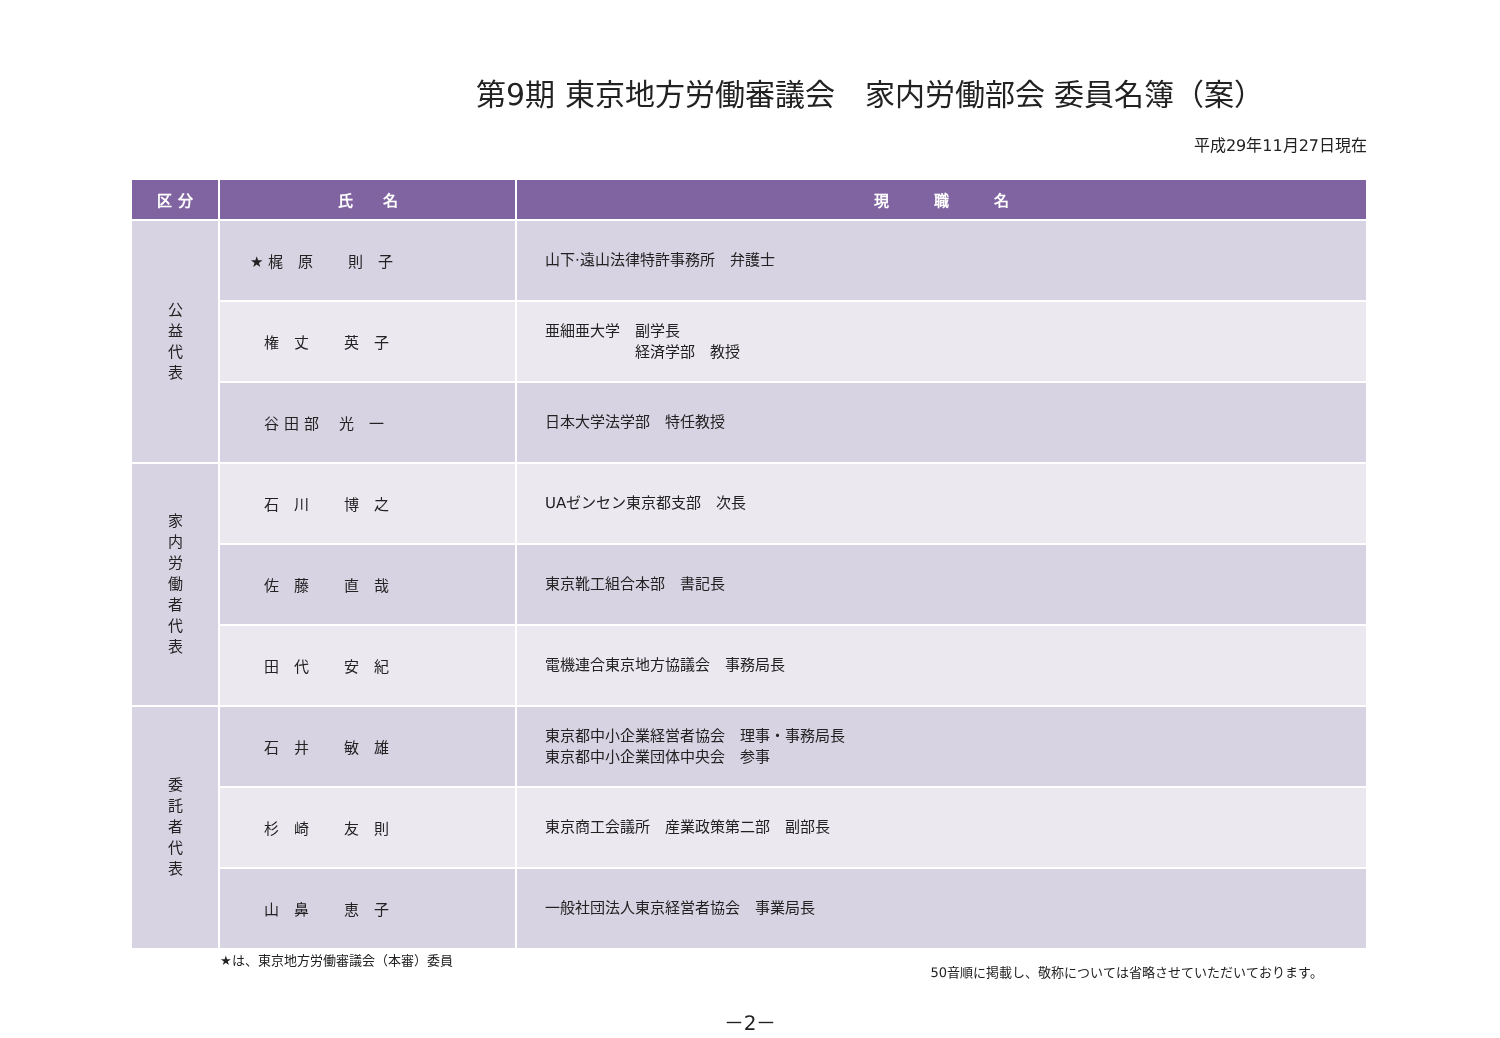第9期 東京地方労働審議会　家内労働部会 委員名簿（案）
平成29年11月27日現在
| 区 分 | 氏 名 | 現 職 名 |
| --- | --- | --- |
| 公 益 代 表 | ★ 梶 原 則 子 | 山下·遠山法律特許事務所 弁護士 |
| | 権 丈 英 子 | 亜細亜大学 副学長 経済学部 教授 |
| | 谷 田 部 光 一 | 日本大学法学部 特任教授 |
| 家 内 労 働 者 代 表 | 石 川 博 之 | UAゼンセン東京都支部 次長 |
| | 佐 藤 直 哉 | 東京靴工組合本部 書記長 |
| | 田 代 安 紀 | 電機連合東京地方協議会 事務局長 |
| 委 託 者 代 表 | 石 井 敏 雄 | 東京都中小企業経営者協会 理事・事務局長 東京都中小企業団体中央会 参事 |
| | 杉 崎 友 則 | 東京商工会議所 産業政策第二部 副部長 |
| | 山 鼻 恵 子 | 一般社団法人東京経営者協会 事業局長 |
★は、東京地方労働審議会（本審）委員 50音順に掲載し、敬称については省略させていただいております。
－2－